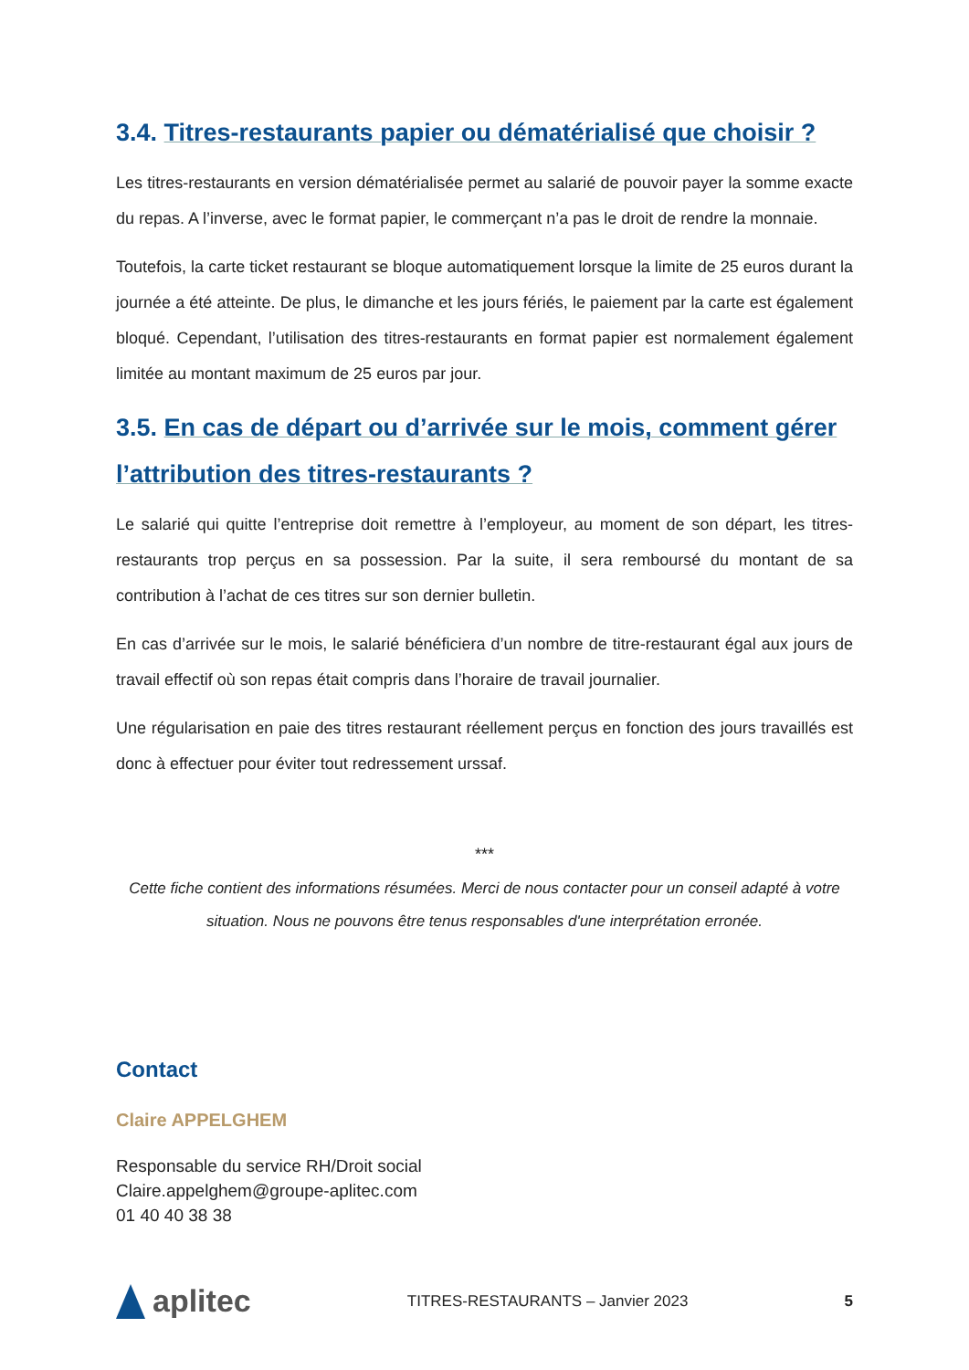3.4. Titres-restaurants papier ou dématérialisé que choisir ?
Les titres-restaurants en version dématérialisée permet au salarié de pouvoir payer la somme exacte du repas. A l’inverse, avec le format papier, le commerçant n’a pas le droit de rendre la monnaie.
Toutefois, la carte ticket restaurant se bloque automatiquement lorsque la limite de 25 euros durant la journée a été atteinte. De plus, le dimanche et les jours fériés, le paiement par la carte est également bloqué. Cependant, l’utilisation des titres-restaurants en format papier est normalement également limitée au montant maximum de 25 euros par jour.
3.5. En cas de départ ou d’arrivée sur le mois, comment gérer l’attribution des titres-restaurants ?
Le salarié qui quitte l’entreprise doit remettre à l’employeur, au moment de son départ, les titres-restaurants trop perçus en sa possession. Par la suite, il sera remboursé du montant de sa contribution à l’achat de ces titres sur son dernier bulletin.
En cas d’arrivée sur le mois, le salarié bénéficiera d’un nombre de titre-restaurant égal aux jours de travail effectif où son repas était compris dans l’horaire de travail journalier.
Une régularisation en paie des titres restaurant réellement perçus en fonction des jours travaillés est donc à effectuer pour éviter tout redressement urssaf.
***
Cette fiche contient des informations résumées. Merci de nous contacter pour un conseil adapté à votre situation. Nous ne pouvons être tenus responsables d'une interprétation erronée.
Contact
Claire APPELGHEM
Responsable du service RH/Droit social
Claire.appelghem@groupe-aplitec.com
01 40 40 38 38
aplitec
TITRES-RESTAURANTS – Janvier 2023
5